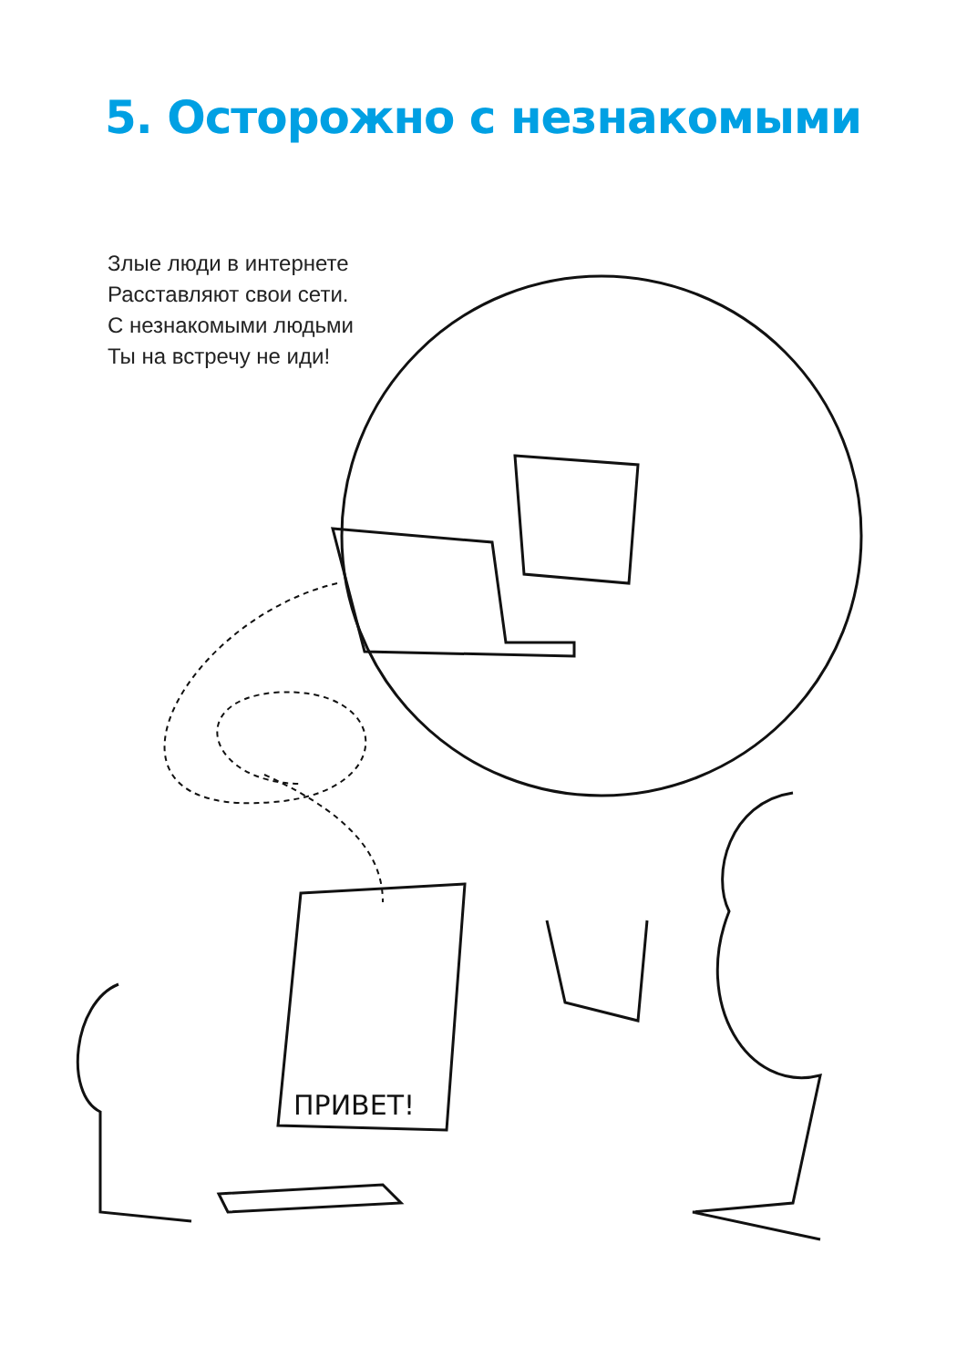5. Осторожно с незнакомыми
Злые люди в интернете
Расставляют свои сети.
С незнакомыми людьми
Ты на встречу не иди!
ПРИВЕТ!